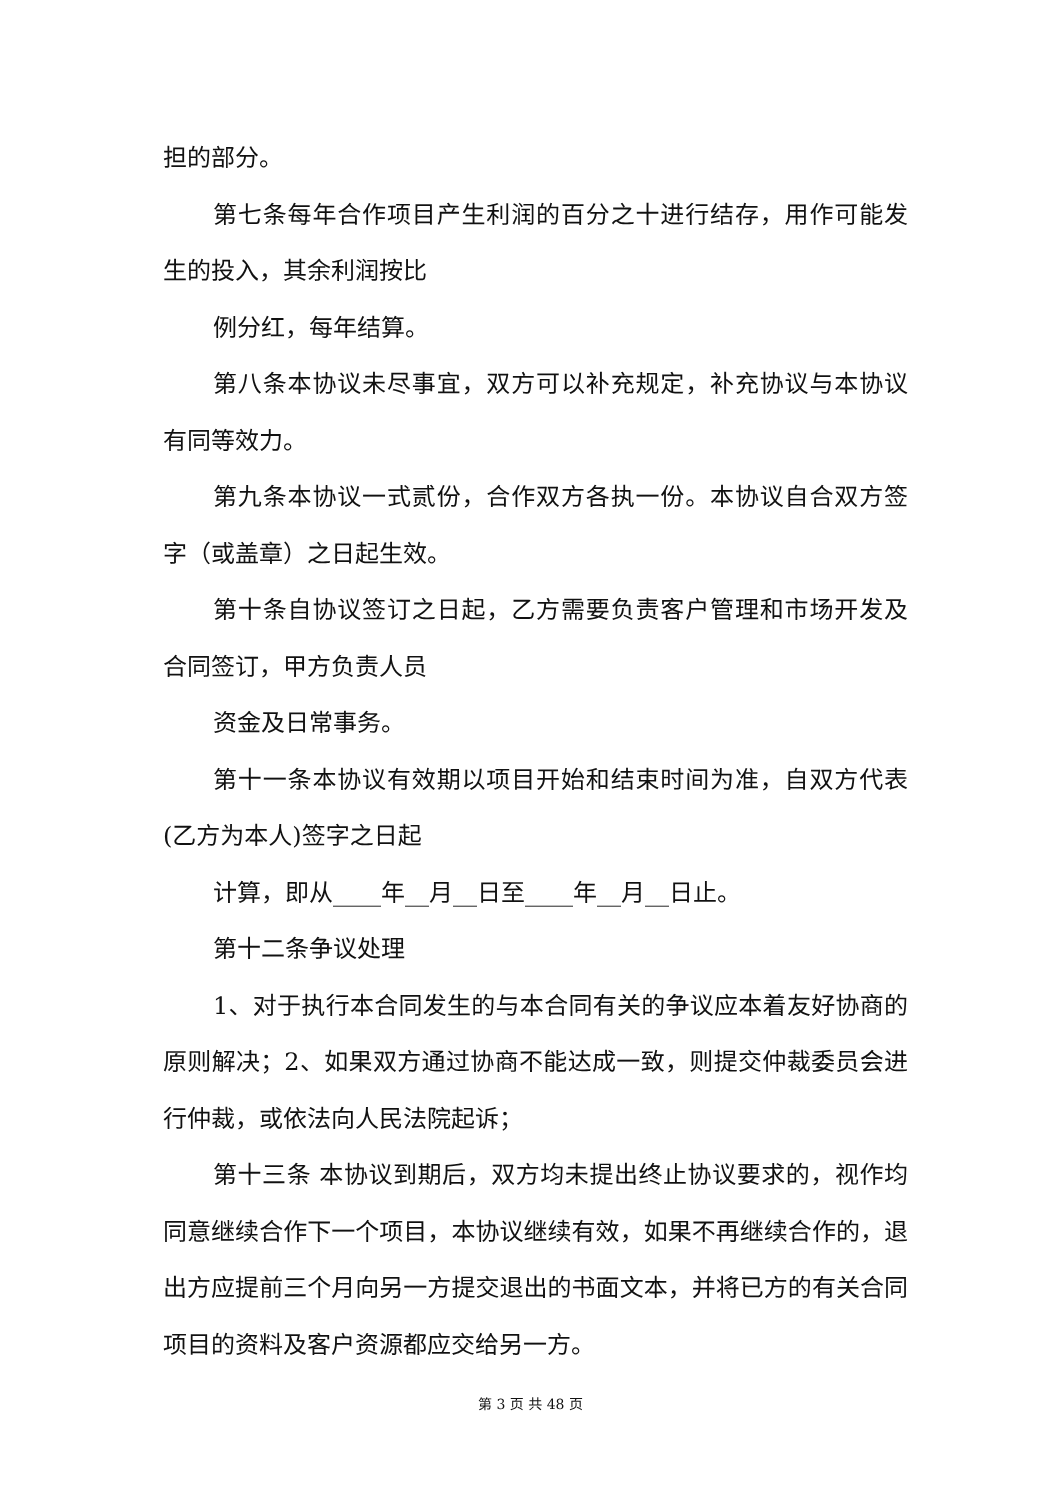担的部分。
第七条每年合作项目产生利润的百分之十进行结存，用作可能发生的投入，其余利润按比
例分红，每年结算。
第八条本协议未尽事宜，双方可以补充规定，补充协议与本协议有同等效力。
第九条本协议一式贰份，合作双方各执一份。本协议自合双方签字（或盖章）之日起生效。
第十条自协议签订之日起，乙方需要负责客户管理和市场开发及合同签订，甲方负责人员
资金及日常事务。
第十一条本协议有效期以项目开始和结束时间为准，自双方代表(乙方为本人)签字之日起
计算，即从____年__月__日至____年__月__日止。
第十二条争议处理
1、对于执行本合同发生的与本合同有关的争议应本着友好协商的原则解决；2、如果双方通过协商不能达成一致，则提交仲裁委员会进行仲裁，或依法向人民法院起诉；
第十三条 本协议到期后，双方均未提出终止协议要求的，视作均同意继续合作下一个项目，本协议继续有效，如果不再继续合作的，退出方应提前三个月向另一方提交退出的书面文本，并将已方的有关合同项目的资料及客户资源都应交给另一方。
第 3 页 共 48 页